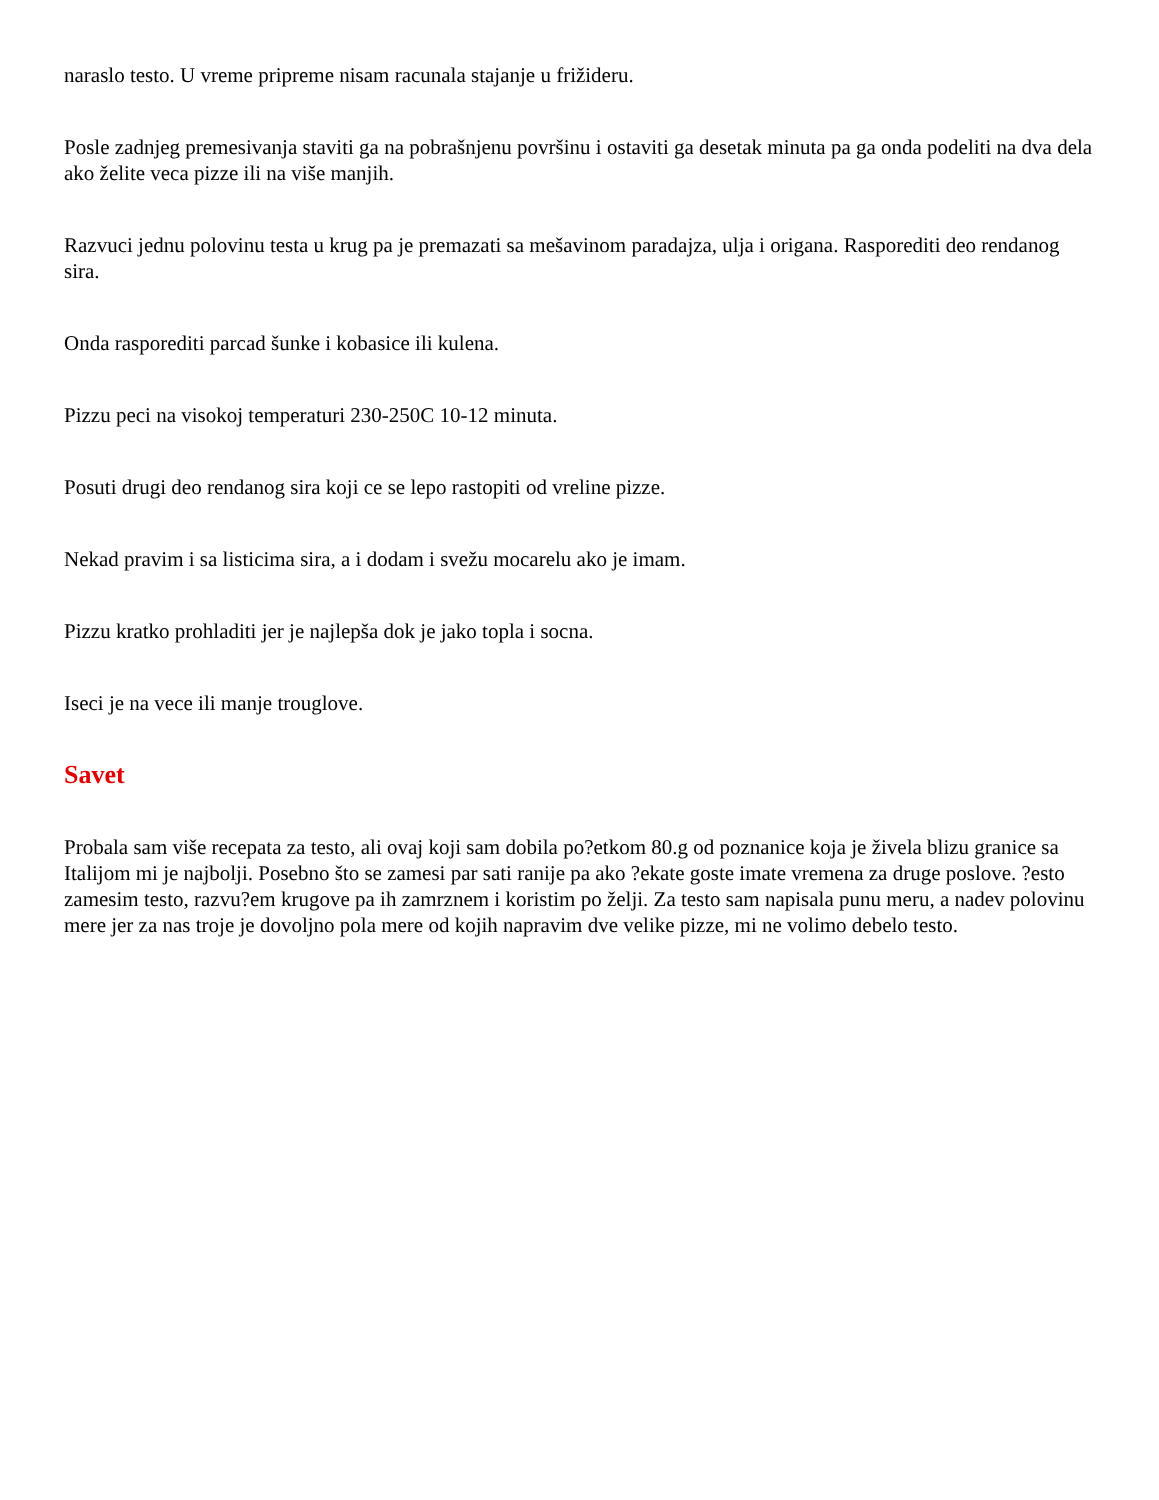naraslo testo. U vreme pripreme nisam racunala stajanje u frižideru.
Posle zadnjeg premesivanja staviti ga na pobrašnjenu površinu i ostaviti ga desetak minuta pa ga onda podeliti na dva dela ako želite veca pizze ili na više manjih.
Razvuci jednu polovinu testa u krug pa je premazati sa mešavinom paradajza, ulja i origana. Rasporediti deo rendanog sira.
Onda rasporediti parcad šunke i kobasice ili kulena.
Pizzu peci na visokoj temperaturi 230-250C 10-12 minuta.
Posuti drugi deo rendanog sira koji ce se lepo rastopiti od vreline pizze.
Nekad pravim i sa listicima sira, a i dodam i svežu mocarelu ako je imam.
Pizzu kratko prohladiti jer je najlepša dok je jako topla i socna.
Iseci je na vece ili manje trouglove.
Savet
Probala sam više recepata za testo, ali ovaj koji sam dobila po?etkom 80.g od poznanice koja je živela blizu granice sa Italijom mi je najbolji. Posebno što se zamesi par sati ranije pa ako ?ekate goste imate vremena za druge poslove. ?esto zamesim testo, razvu?em krugove pa ih zamrznem i koristim po želji. Za testo sam napisala punu meru, a nadev polovinu mere jer za nas troje je dovoljno pola mere od kojih napravim dve velike pizze, mi ne volimo debelo testo.